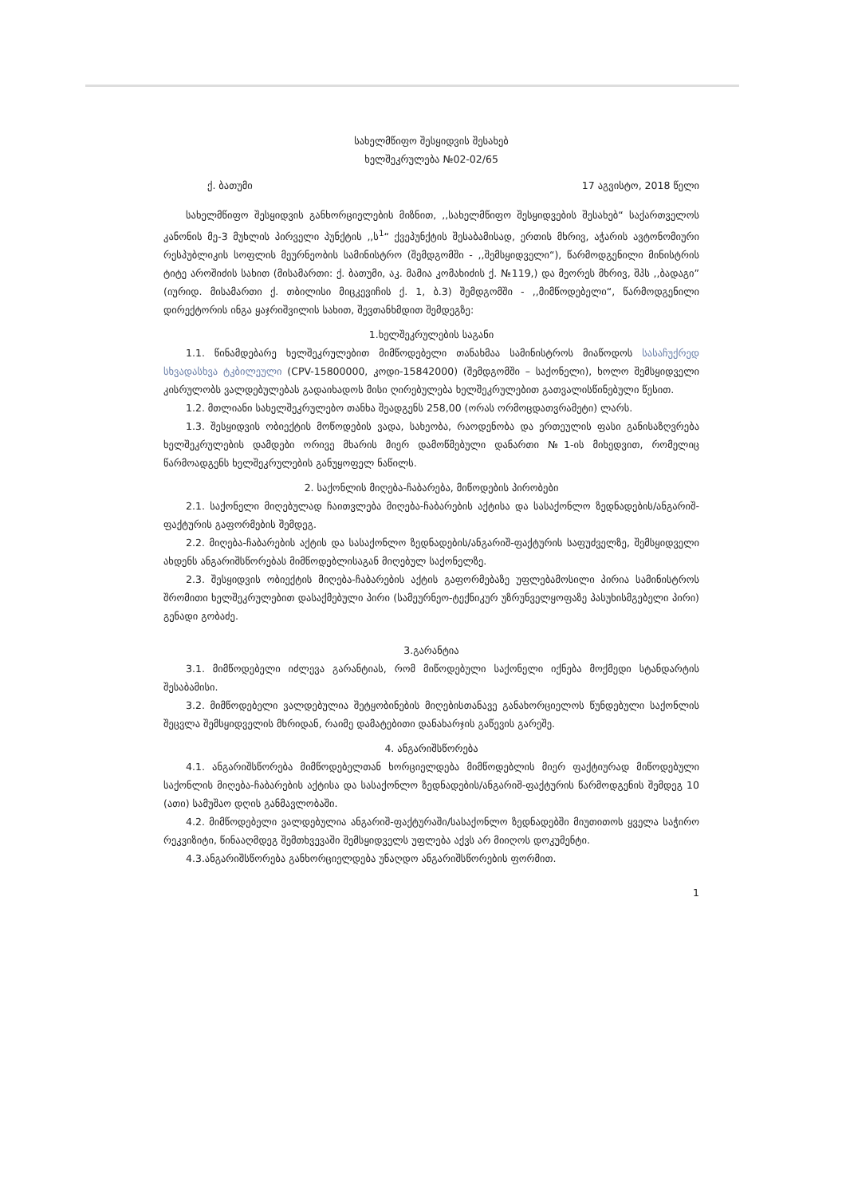სახელმწიფო შესყიდვის შესახებ
ხელშეკრულება №02-02/65
ქ. ბათუმი 17 აგვისტო, 2018 წელი
სახელმწიფო შესყიდვის განხორციელების მიზნით, ,,სახელმწიფო შესყიდვების შესახებ“ საქართველოს კანონის მე-3 მუხლის პირველი პუნქტის ,,ს<sup>1</sup>“ ქვეპუნქტის შესაბამისად, ერთის მხრივ, აჭარის ავტონომიური რესპუბლიკის სოფლის მეურნეობის სამინისტრო (შემდგომში - ,,შემსყიდველი“), წარმოდგენილი მინისტრის ტიტე აროშიძის სახით (მისამართი: ქ. ბათუმი, აკ. მამია კომახიძის ქ. №119,) და მეორეს მხრივ, შპს ,,ბადაგი” (იურიდ. მისამართი ქ. თბილისი მიცკევიჩის ქ. 1, ბ.3) შემდგომში - ,,მიმწოდებელი“, წარმოდგენილი დირექტორის ინგა ყაჯრიშვილის სახით, შევთანხმდით შემდეგზე:
1.ხელშეკრულების საგანი
1.1. წინამდებარე ხელშეკრულებით მიმწოდებელი თანახმაა სამინისტროს მიაწოდოს სასაჩუქრედ სხვადასხვა ტკბილეული (CPV-15800000, კოდი-15842000) (შემდგომში – საქონელი), ხოლო შემსყიდველი კისრულობს ვალდებულებას გადაიხადოს მისი ღირებულება ხელშეკრულებით გათვალისწინებული წესით.
1.2. მთლიანი სახელშეკრულებო თანხა შეადგენს 258,00 (ორას ორმოცდათვრამეტი) ლარს.
1.3. შესყიდვის ობიექტის მოწოდების ვადა, სახეობა, რაოდენობა და ერთეულის ფასი განისაზღვრება ხელშეკრულების დამდები ორივე მხარის მიერ დამოწმებული დანართი №1-ის მიხედვით, რომელიც წარმოადგენს ხელშეკრულების განუყოფელ ნაწილს.
2. საქონლის მიღება-ჩაბარება, მიწოდების პირობები
2.1. საქონელი მიღებულად ჩაითვლება მიღება-ჩაბარების აქტისა და სასაქონლო ზედნადების/ანგარიშ-ფაქტურის გაფორმების შემდეგ.
2.2. მიღება-ჩაბარების აქტის და სასაქონლო ზედნადების/ანგარიშ-ფაქტურის საფუძველზე, შემსყიდველი ახდენს ანგარიშსწორებას მიმწოდებლისაგან მიღებულ საქონელზე.
2.3. შესყიდვის ობიექტის მიღება-ჩაბარების აქტის გაფორმებაზე უფლებამოსილი პირია სამინისტროს შრომითი ხელშეკრულებით დასაქმებული პირი (სამეურნეო-ტექნიკურ უზრუნველყოფაზე პასუხისმგებელი პირი) გენადი გობაძე.
3.გარანტია
3.1. მიმწოდებელი იძლევა გარანტიას, რომ მიწოდებული საქონელი იქნება მოქმედი სტანდარტის შესაბამისი.
3.2. მიმწოდებელი ვალდებულია შეტყობინების მიღებისთანავე განახორციელოს წუნდებული საქონლის შეცვლა შემსყიდველის მხრიდან, რაიმე დამატებითი დანახარჯის გაწევის გარეშე.
4. ანგარიშსწორება
4.1. ანგარიშსწორება მიმწოდებელთან ხორციელდება მიმწოდებლის მიერ ფაქტიურად მიწოდებული საქონლის მიღება-ჩაბარების აქტისა და სასაქონლო ზედნადების/ანგარიშ-ფაქტურის წარმოდგენის შემდეგ 10 (ათი) სამუშაო დღის განმავლობაში.
4.2. მიმწოდებელი ვალდებულია ანგარიშ-ფაქტურაში/სასაქონლო ზედნადებში მიუთითოს ყველა საჭირო რეკვიზიტი, წინააღმდეგ შემთხვევაში შემსყიდველს უფლება აქვს არ მიიღოს დოკუმენტი.
4.3.ანგარიშსწორება განხორციელდება უნაღდო ანგარიშსწორების ფორმით.
1